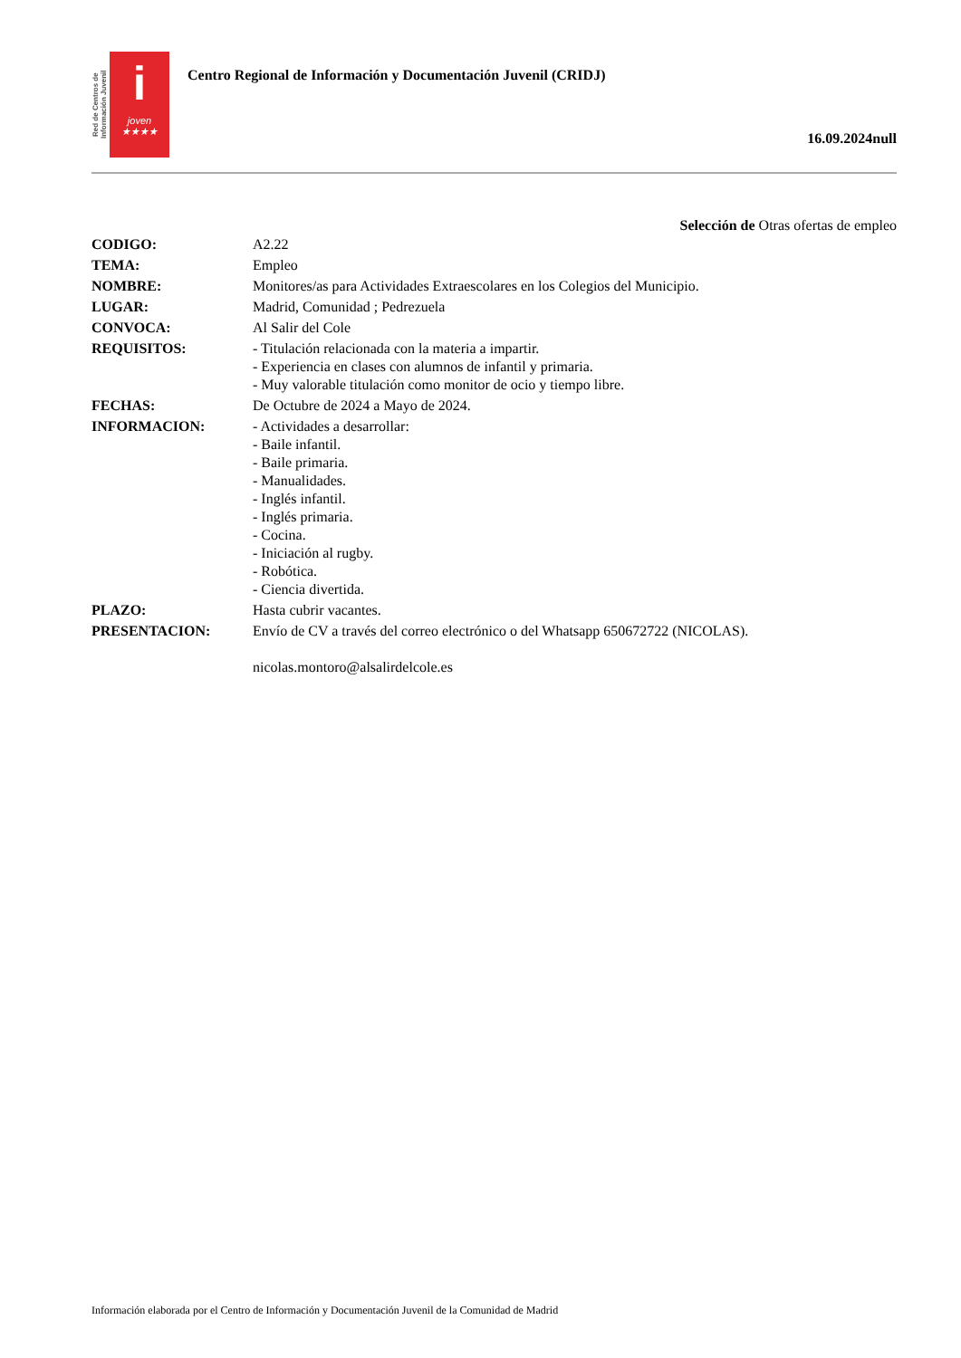Red de Centros de Información Juvenil
i
joven
★★★★
Centro Regional de Información y Documentación Juvenil (CRIDJ)
16.09.2024null
Selección de Otras ofertas de empleo
| CODIGO: | A2.22 |
| TEMA: | Empleo |
| NOMBRE: | Monitores/as para Actividades Extraescolares en los Colegios del Municipio. |
| LUGAR: | Madrid, Comunidad ; Pedrezuela |
| CONVOCA: | Al Salir del Cole |
| REQUISITOS: | - Titulación relacionada con la materia a impartir. - Experiencia en clases con alumnos de infantil y primaria. - Muy valorable titulación como monitor de ocio y tiempo libre. |
| FECHAS: | De Octubre de 2024 a Mayo de 2024. |
| INFORMACION: | - Actividades a desarrollar: - Baile infantil. - Baile primaria. - Manualidades. - Inglés infantil. - Inglés primaria. - Cocina. - Iniciación al rugby. - Robótica. - Ciencia divertida. |
| PLAZO: | Hasta cubrir vacantes. |
| PRESENTACION: | Envío de CV a través del correo electrónico o del Whatsapp 650672722 (NICOLAS). nicolas.montoro@alsalirdelcole.es |
Información elaborada por el Centro de Información y Documentación Juvenil de la Comunidad de Madrid